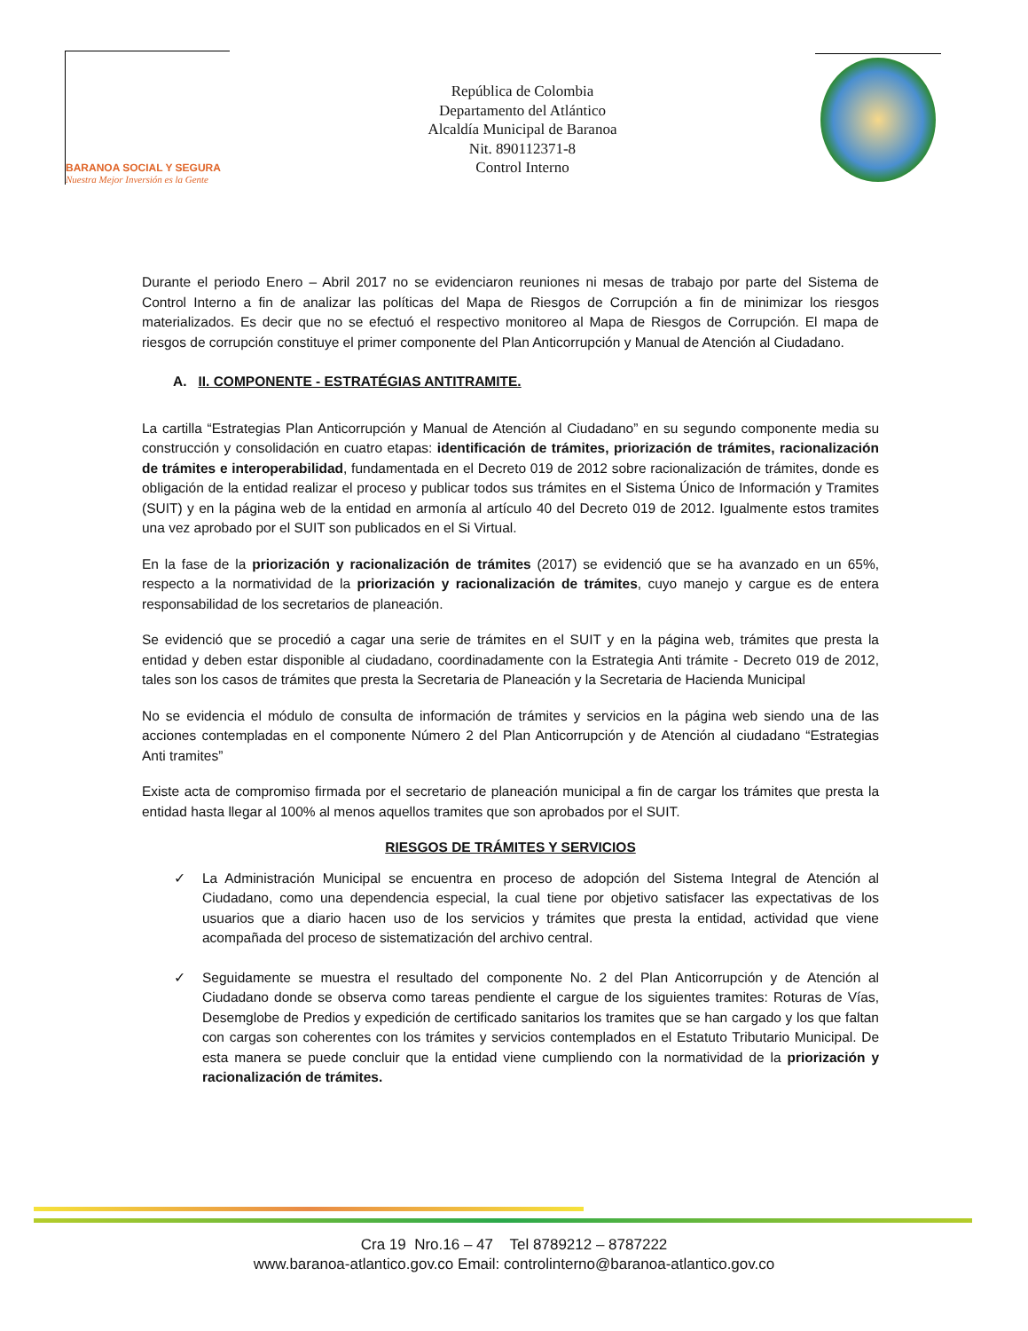BARANOA SOCIAL Y SEGURA
Nuestra Mejor Inversión es la Gente
República de Colombia
Departamento del Atlántico
Alcaldía Municipal de Baranoa
Nit. 890112371-8
Control Interno
Durante el periodo Enero – Abril 2017 no se evidenciaron reuniones ni mesas de trabajo por parte del Sistema de Control Interno a fin de analizar las políticas del Mapa de Riesgos de Corrupción a fin de minimizar los riesgos materializados. Es decir que no se efectuó el respectivo monitoreo al Mapa de Riesgos de Corrupción. El mapa de riesgos de corrupción constituye el primer componente del Plan Anticorrupción y Manual de Atención al Ciudadano.
A. II. COMPONENTE - ESTRATÉGIAS ANTITRAMITE.
La cartilla “Estrategias Plan Anticorrupción y Manual de Atención al Ciudadano” en su segundo componente media su construcción y consolidación en cuatro etapas: identificación de trámites, priorización de trámites, racionalización de trámites e interoperabilidad, fundamentada en el Decreto 019 de 2012 sobre racionalización de trámites, donde es obligación de la entidad realizar el proceso y publicar todos sus trámites en el Sistema Único de Información y Tramites (SUIT) y en la página web de la entidad en armonía al artículo 40 del Decreto 019 de 2012. Igualmente estos tramites una vez aprobado por el SUIT son publicados en el Si Virtual.
En la fase de la priorización y racionalización de trámites (2017) se evidenció que se ha avanzado en un 65%, respecto a la normatividad de la priorización y racionalización de trámites, cuyo manejo y cargue es de entera responsabilidad de los secretarios de planeación.
Se evidenció que se procedió a cagar una serie de trámites en el SUIT y en la página web, trámites que presta la entidad y deben estar disponible al ciudadano, coordinadamente con la Estrategia Anti trámite - Decreto 019 de 2012, tales son los casos de trámites que presta la Secretaria de Planeación y la Secretaria de Hacienda Municipal
No se evidencia el módulo de consulta de información de trámites y servicios en la página web siendo una de las acciones contempladas en el componente Número 2 del Plan Anticorrupción y de Atención al ciudadano “Estrategias Anti tramites”
Existe acta de compromiso firmada por el secretario de planeación municipal a fin de cargar los trámites que presta la entidad hasta llegar al 100% al menos aquellos tramites que son aprobados por el SUIT.
RIESGOS DE TRÁMITES Y SERVICIOS
✓ La Administración Municipal se encuentra en proceso de adopción del Sistema Integral de Atención al Ciudadano, como una dependencia especial, la cual tiene por objetivo satisfacer las expectativas de los usuarios que a diario hacen uso de los servicios y trámites que presta la entidad, actividad que viene acompañada del proceso de sistematización del archivo central.
✓ Seguidamente se muestra el resultado del componente No. 2 del Plan Anticorrupción y de Atención al Ciudadano donde se observa como tareas pendiente el cargue de los siguientes tramites: Roturas de Vías, Desemglobe de Predios y expedición de certificado sanitarios los tramites que se han cargado y los que faltan con cargas son coherentes con los trámites y servicios contemplados en el Estatuto Tributario Municipal. De esta manera se puede concluir que la entidad viene cumpliendo con la normatividad de la priorización y racionalización de trámites.
Cra 19 Nro.16 – 47 Tel 8789212 – 8787222
www.baranoa-atlantico.gov.co Email: controlinterno@baranoa-atlantico.gov.co